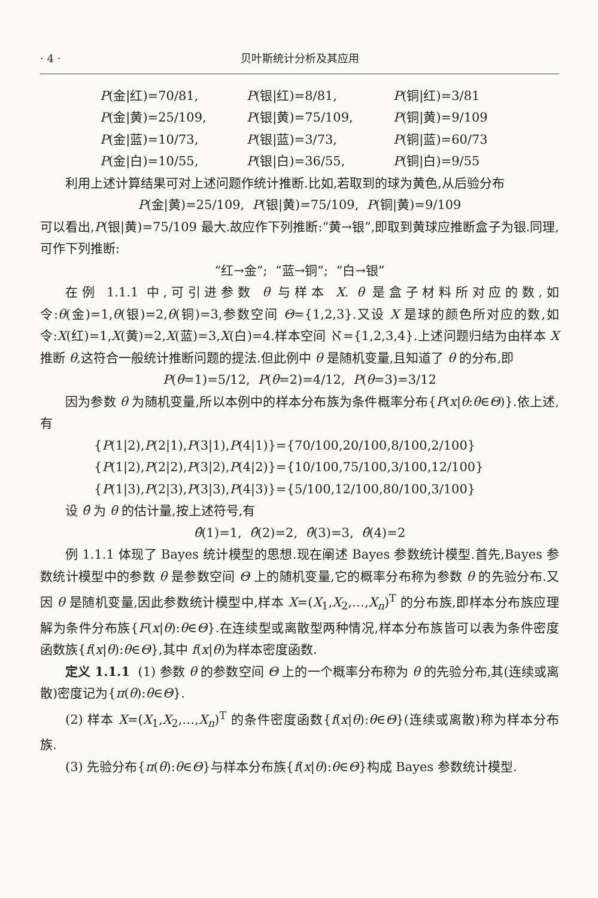· 4 · 贝叶斯统计分析及其应用
P(金|红)=70/81, P(银|红)=8/81, P(铜|红)=3/81
P(金|黄)=25/109, P(银|黄)=75/109, P(铜|黄)=9/109
P(金|蓝)=10/73, P(银|蓝)=3/73, P(铜|蓝)=60/73
P(金|白)=10/55, P(银|白)=36/55, P(铜|白)=9/55
利用上述计算结果可对上述问题作统计推断.比如,若取到的球为黄色,从后验分布
P(金|黄)=25/109, P(银|黄)=75/109, P(铜|黄)=9/109
可以看出,P(银|黄)=75/109 最大.故应作下列推断:“黄→银”,即取到黄球应推断盒子为银.同理,可作下列推断:
“红→金”; “蓝→铜”; “白→银”
在例 1.1.1 中,可引进参数 θ 与样本 X. θ 是盒子材料所对应的数,如令:θ(金)=1,θ(银)=2,θ(铜)=3,参数空间 Θ={1,2,3}.又设 X 是球的颜色所对应的数,如令:X(红)=1,X(黄)=2,X(蓝)=3,X(白)=4.样本空间 ℵ={1,2,3,4}.上述问题归结为由样本 X 推断 θ,这符合一般统计推断问题的提法.但此例中 θ 是随机变量,且知道了 θ 的分布,即
P(θ=1)=5/12, P(θ=2)=4/12, P(θ=3)=3/12
因为参数 θ 为随机变量,所以本例中的样本分布族为条件概率分布{P(x|θ:θ∈Θ)}.依上述,有
{P(1|2),P(2|1),P(3|1),P(4|1)}={70/100,20/100,8/100,2/100}
{P(1|2),P(2|2),P(3|2),P(4|2)}={10/100,75/100,3/100,12/100}
{P(1|3),P(2|3),P(3|3),P(4|3)}={5/100,12/100,80/100,3/100}
设 θ̂ 为 θ 的估计量,按上述符号,有
θ̂(1)=1, θ̂(2)=2, θ̂(3)=3, θ̂(4)=2
例 1.1.1 体现了 Bayes 统计模型的思想.现在阐述 Bayes 参数统计模型.首先,Bayes 参数统计模型中的参数 θ 是参数空间 Θ 上的随机变量,它的概率分布称为参数 θ 的先验分布.又因 θ 是随机变量,因此参数统计模型中,样本 X=(X<sub>1</sub>,X<sub>2</sub>,…,X<sub>n</sub>)<sup>T</sup> 的分布族,即样本分布族应理解为条件分布族{F(x|θ):θ∈Θ}.在连续型或离散型两种情况,样本分布族皆可以表为条件密度函数族{f(x|θ):θ∈Θ},其中 f(x|θ)为样本密度函数.
定义 1.1.1 (1) 参数 θ 的参数空间 Θ 上的一个概率分布称为 θ 的先验分布,其(连续或离散)密度记为{π(θ):θ∈Θ}.
(2) 样本 X=(X<sub>1</sub>,X<sub>2</sub>,…,X<sub>n</sub>)<sup>T</sup> 的条件密度函数{f(x|θ):θ∈Θ}(连续或离散)称为样本分布族.
(3) 先验分布{π(θ):θ∈Θ}与样本分布族{f(x|θ):θ∈Θ}构成 Bayes 参数统计模型.